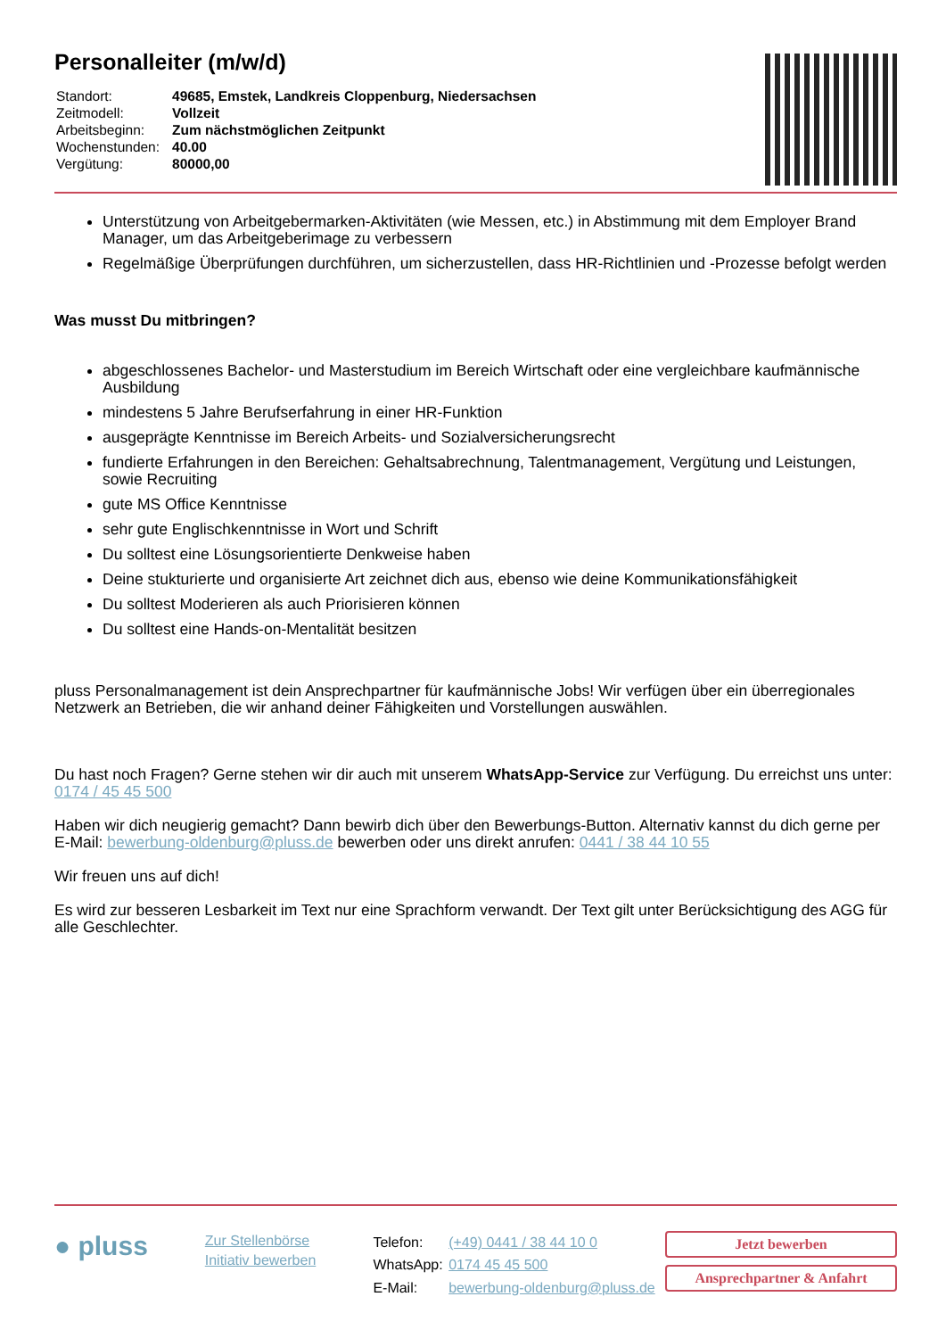Personalleiter (m/w/d)
| Standort: | 49685, Emstek, Landkreis Cloppenburg, Niedersachsen |
| Zeitmodell: | Vollzeit |
| Arbeitsbeginn: | Zum nächstmöglichen Zeitpunkt |
| Wochenstunden: | 40.00 |
| Vergütung: | 80000,00 |
Unterstützung von Arbeitgebermarken-Aktivitäten (wie Messen, etc.) in Abstimmung mit dem Employer Brand Manager, um das Arbeitgeberimage zu verbessern
Regelmäßige Überprüfungen durchführen, um sicherzustellen, dass HR-Richtlinien und -Prozesse befolgt werden
Was musst Du mitbringen?
abgeschlossenes Bachelor- und Masterstudium im Bereich Wirtschaft oder eine vergleichbare kaufmännische Ausbildung
mindestens 5 Jahre Berufserfahrung in einer HR-Funktion
ausgeprägte Kenntnisse im Bereich Arbeits- und Sozialversicherungsrecht
fundierte Erfahrungen in den Bereichen: Gehaltsabrechnung, Talentmanagement, Vergütung und Leistungen, sowie Recruiting
gute MS Office Kenntnisse
sehr gute Englischkenntnisse in Wort und Schrift
Du solltest eine Lösungsorientierte Denkweise haben
Deine stukturierte und organisierte Art zeichnet dich aus, ebenso wie deine Kommunikationsfähigkeit
Du solltest Moderieren als auch Priorisieren können
Du solltest eine Hands-on-Mentalität besitzen
pluss Personalmanagement ist dein Ansprechpartner für kaufmännische Jobs! Wir verfügen über ein überregionales Netzwerk an Betrieben, die wir anhand deiner Fähigkeiten und Vorstellungen auswählen.
Du hast noch Fragen? Gerne stehen wir dir auch mit unserem WhatsApp-Service zur Verfügung. Du erreichst uns unter: 0174 / 45 45 500
Haben wir dich neugierig gemacht? Dann bewirb dich über den Bewerbungs-Button. Alternativ kannst du dich gerne per E-Mail: bewerbung-oldenburg@pluss.de bewerben oder uns direkt anrufen: 0441 / 38 44 10 55
Wir freuen uns auf dich!
Es wird zur besseren Lesbarkeit im Text nur eine Sprachform verwandt. Der Text gilt unter Berücksichtigung des AGG für alle Geschlechter.
● pluss
Zur Stellenbörse
Initiativ bewerben
| Telefon: | (+49) 0441 / 38 44 10 0 |
| WhatsApp: | 0174 45 45 500 |
| E-Mail: | bewerbung-oldenburg@pluss.de |
Jetzt bewerben
Ansprechpartner & Anfahrt